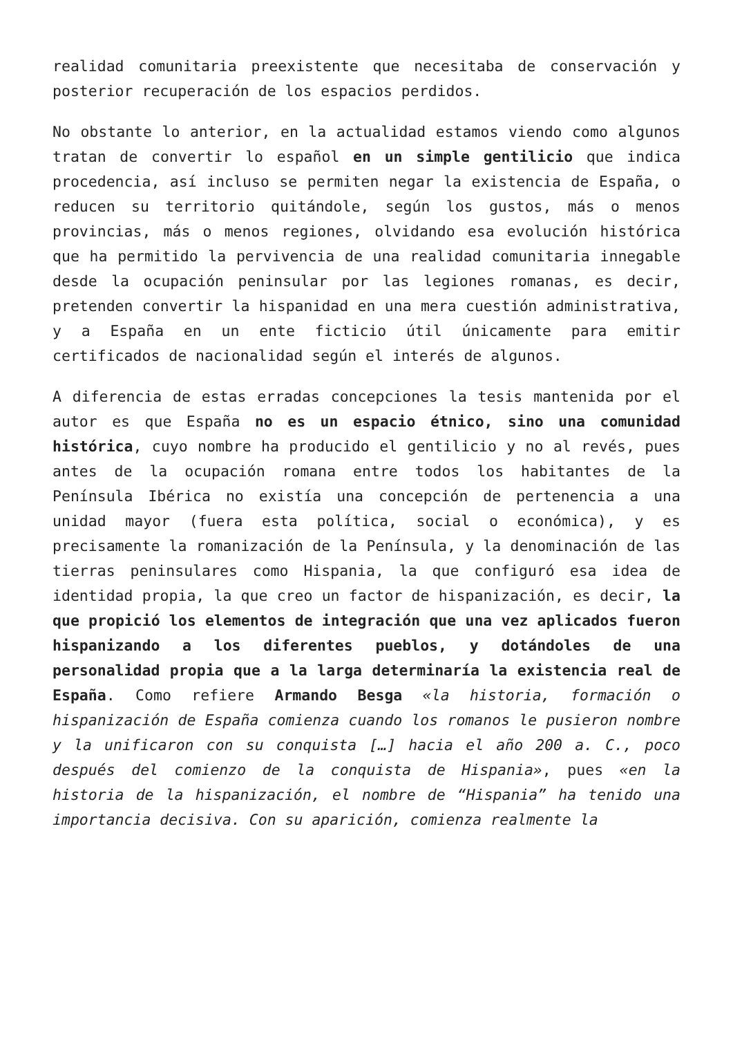realidad comunitaria preexistente que necesitaba de conservación y posterior recuperación de los espacios perdidos.
No obstante lo anterior, en la actualidad estamos viendo como algunos tratan de convertir lo español en un simple gentilicio que indica procedencia, así incluso se permiten negar la existencia de España, o reducen su territorio quitándole, según los gustos, más o menos provincias, más o menos regiones, olvidando esa evolución histórica que ha permitido la pervivencia de una realidad comunitaria innegable desde la ocupación peninsular por las legiones romanas, es decir, pretenden convertir la hispanidad en una mera cuestión administrativa, y a España en un ente ficticio útil únicamente para emitir certificados de nacionalidad según el interés de algunos.
A diferencia de estas erradas concepciones la tesis mantenida por el autor es que España no es un espacio étnico, sino una comunidad histórica, cuyo nombre ha producido el gentilicio y no al revés, pues antes de la ocupación romana entre todos los habitantes de la Península Ibérica no existía una concepción de pertenencia a una unidad mayor (fuera esta política, social o económica), y es precisamente la romanización de la Península, y la denominación de las tierras peninsulares como Hispania, la que configuró esa idea de identidad propia, la que creo un factor de hispanización, es decir, la que propició los elementos de integración que una vez aplicados fueron hispanizando a los diferentes pueblos, y dotándoles de una personalidad propia que a la larga determinaría la existencia real de España. Como refiere Armando Besga «la historia, formación o hispanización de España comienza cuando los romanos le pusieron nombre y la unificaron con su conquista […] hacia el año 200 a. C., poco después del comienzo de la conquista de Hispania», pues «en la historia de la hispanización, el nombre de “Hispania” ha tenido una importancia decisiva. Con su aparición, comienza realmente la